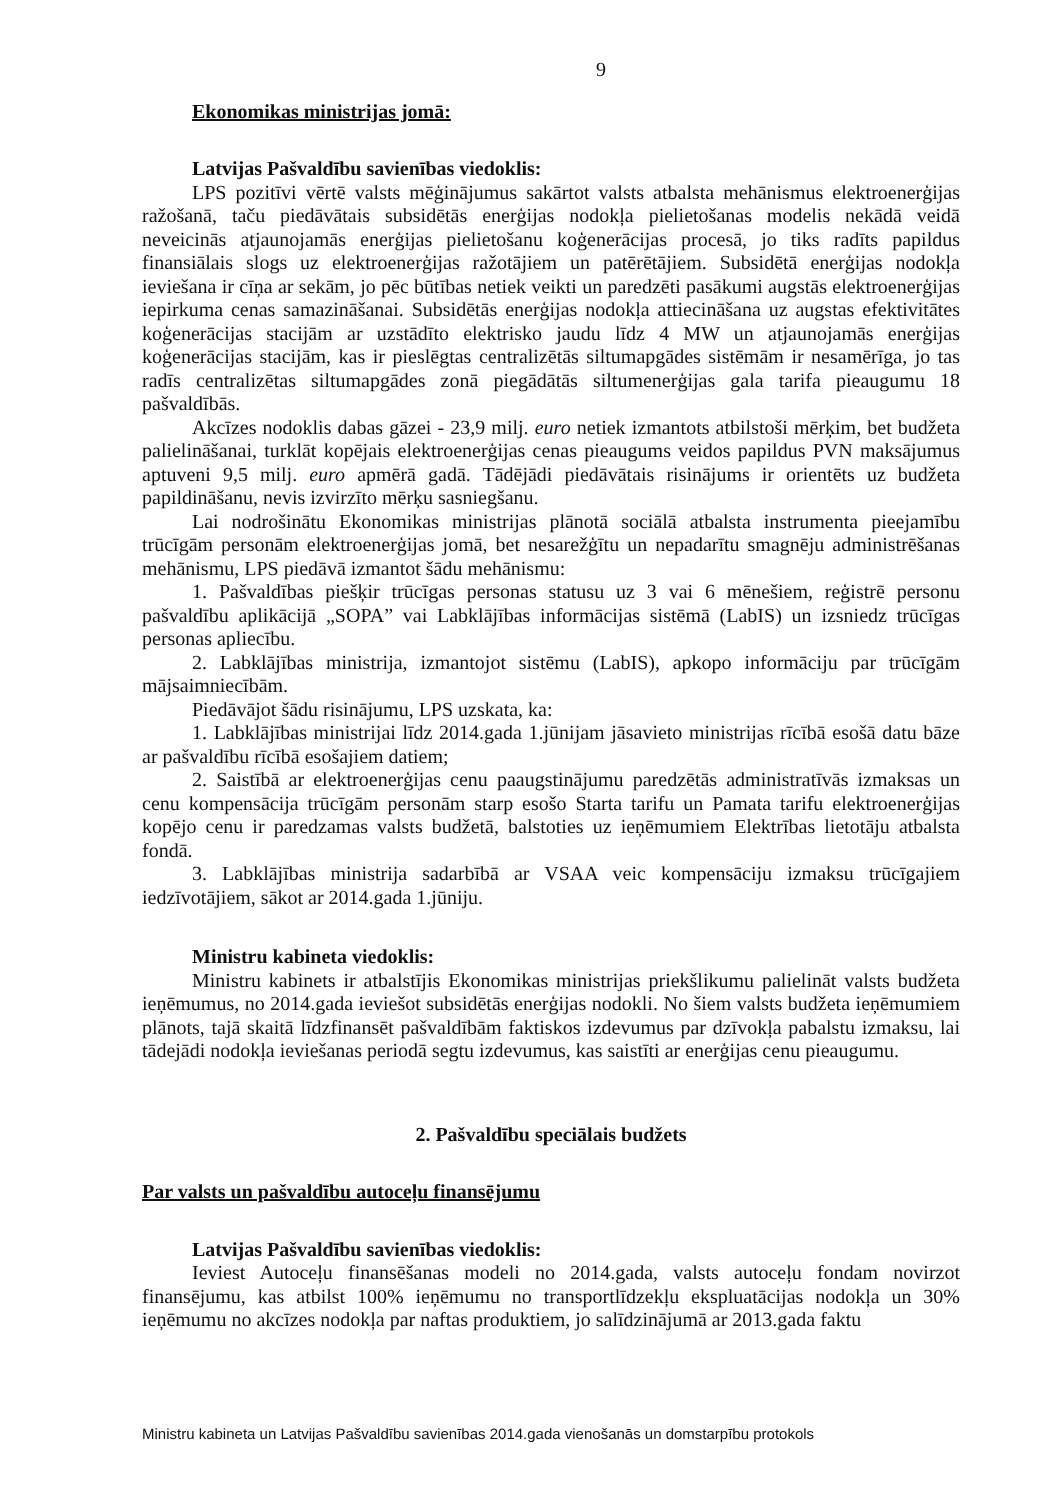9
Ekonomikas ministrijas jomā:
Latvijas Pašvaldību savienības viedoklis:
LPS pozitīvi vērtē valsts mēģinājumus sakārtot valsts atbalsta mehānismus elektroenerģijas ražošanā, taču piedāvātais subsidētās enerģijas nodokļa pielietošanas modelis nekādā veidā neveicinās atjaunojamās enerģijas pielietošanu koģenerācijas procesā, jo tiks radīts papildus finansiālais slogs uz elektroenerģijas ražotājiem un patērētājiem. Subsidētā enerģijas nodokļa ieviešana ir cīņa ar sekām, jo pēc būtības netiek veikti un paredzēti pasākumi augstās elektroenerģijas iepirkuma cenas samazināšanai. Subsidētās enerģijas nodokļa attiecināšana uz augstas efektivitātes koģenerācijas stacijām ar uzstādīto elektrisko jaudu līdz 4 MW un atjaunojamās enerģijas koģenerācijas stacijām, kas ir pieslēgtas centralizētās siltumapgādes sistēmām ir nesamērīga, jo tas radīs centralizētas siltumapgādes zonā piegādātās siltumenerģijas gala tarifa pieaugumu 18 pašvaldībās.
Akcīzes nodoklis dabas gāzei - 23,9 milj. euro netiek izmantots atbilstoši mērķim, bet budžeta palielināšanai, turklāt kopējais elektroenerģijas cenas pieaugums veidos papildus PVN maksājumus aptuveni 9,5 milj. euro apmērā gadā. Tādējādi piedāvātais risinājums ir orientēts uz budžeta papildināšanu, nevis izvirzīto mērķu sasniegšanu.
Lai nodrošinātu Ekonomikas ministrijas plānotā sociālā atbalsta instrumenta pieejamību trūcīgām personām elektroenerģijas jomā, bet nesarežģītu un nepadarītu smagnēju administrēšanas mehānismu, LPS piedāvā izmantot šādu mehānismu:
1. Pašvaldības piešķir trūcīgas personas statusu uz 3 vai 6 mēnešiem, reģistrē personu pašvaldību aplikācijā „SOPA” vai Labklājības informācijas sistēmā (LabIS) un izsniedz trūcīgas personas apliecību.
2. Labklājības ministrija, izmantojot sistēmu (LabIS), apkopo informāciju par trūcīgām mājsaimniecībām.
Piedāvājot šādu risinājumu, LPS uzskata, ka:
1. Labklājības ministrijai līdz 2014.gada 1.jūnijam jāsavieto ministrijas rīcībā esošā datu bāze ar pašvaldību rīcībā esošajiem datiem;
2. Saistībā ar elektroenerģijas cenu paaugstinājumu paredzētās administratīvās izmaksas un cenu kompensācija trūcīgām personām starp esošo Starta tarifu un Pamata tarifu elektroenerģijas kopējo cenu ir paredzamas valsts budžetā, balstoties uz ieņēmumiem Elektrības lietotāju atbalsta fondā.
3. Labklājības ministrija sadarbībā ar VSAA veic kompensāciju izmaksu trūcīgajiem iedzīvotājiem, sākot ar 2014.gada 1.jūniju.
Ministru kabineta viedoklis:
Ministru kabinets ir atbalstījis Ekonomikas ministrijas priekšlikumu palielināt valsts budžeta ieņēmumus, no 2014.gada ieviešot subsidētās enerģijas nodokli. No šiem valsts budžeta ieņēmumiem plānots, tajā skaitā līdzfinansēt pašvaldībām faktiskos izdevumus par dzīvokļa pabalstu izmaksu, lai tādejādi nodokļa ieviešanas periodā segtu izdevumus, kas saistīti ar enerģijas cenu pieaugumu.
2. Pašvaldību speciālais budžets
Par valsts un pašvaldību autoceļu finansējumu
Latvijas Pašvaldību savienības viedoklis:
Ieviest Autoceļu finansēšanas modeli no 2014.gada, valsts autoceļu fondam novirzot finansējumu, kas atbilst 100% ieņēmumu no transportlīdzekļu ekspluatācijas nodokļa un 30% ieņēmumu no akcīzes nodokļa par naftas produktiem, jo salīdzinājumā ar 2013.gada faktu
Ministru kabineta un Latvijas Pašvaldību savienības 2014.gada vienošanās un domstarpību protokols